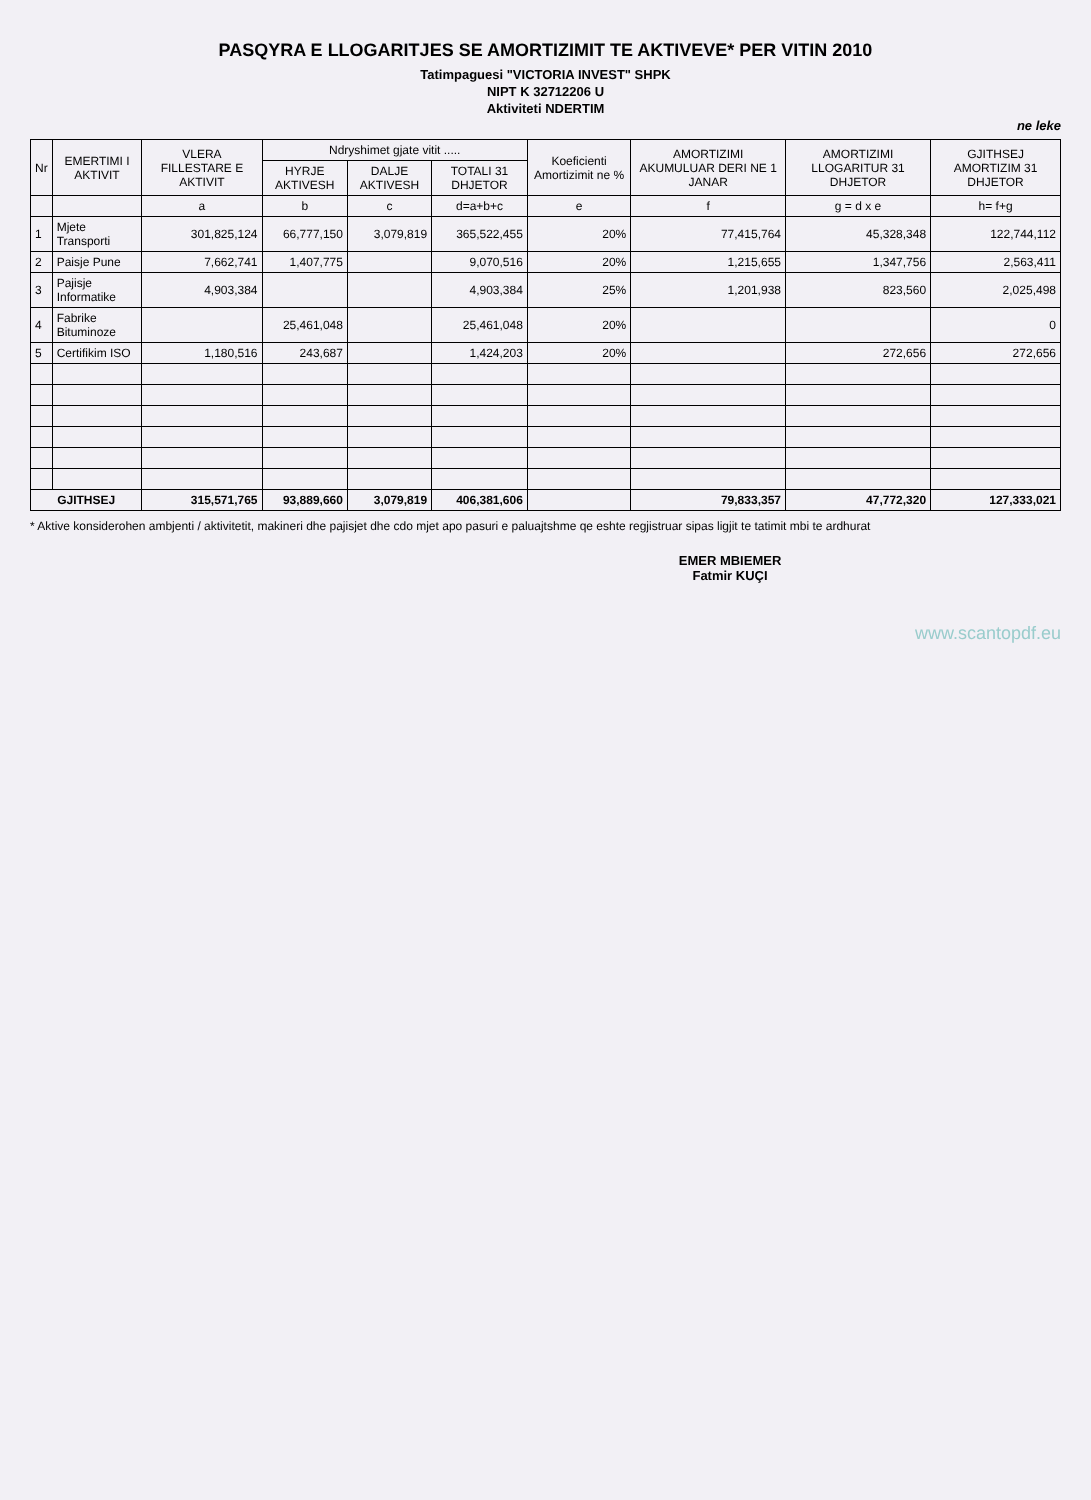PASQYRA E LLOGARITJES SE AMORTIZIMIT TE AKTIVEVE* PER VITIN 2010
Tatimpaguesi "VICTORIA INVEST" SHPK
NIPT K 32712206 U
Aktiviteti NDERTIM
ne leke
| Nr | EMERTIMI I AKTIVIT | VLERA FILLESTARE E AKTIVIT | Ndryshimet gjate vitit ..... | | | Koeficienti Amortizimit ne % | AMORTIZIMI AKUMULUAR DERI NE 1 JANAR | AMORTIZIMI LLOGARITUR 31 DHJETOR | GJITHSEJ AMORTIZIM 31 DHJETOR |
| --- | --- | --- | --- | --- | --- | --- | --- | --- | --- |
| | | | HYRJE AKTIVESH | DALJE AKTIVESH | TOTALI 31 DHJETOR | | | | |
| | | a | b | c | d=a+b+c | e | f | g = d x e | h= f+g |
| 1 | Mjete Transporti | 301,825,124 | 66,777,150 | 3,079,819 | 365,522,455 | 20% | 77,415,764 | 45,328,348 | 122,744,112 |
| 2 | Paisje Pune | 7,662,741 | 1,407,775 | | 9,070,516 | 20% | 1,215,655 | 1,347,756 | 2,563,411 |
| 3 | Pajisje Informatike | 4,903,384 | | | 4,903,384 | 25% | 1,201,938 | 823,560 | 2,025,498 |
| 4 | Fabrike Bituminoze | | 25,461,048 | | 25,461,048 | 20% | | | 0 |
| 5 | Certifikim ISO | 1,180,516 | 243,687 | | 1,424,203 | 20% | | 272,656 | 272,656 |
| GJITHSEJ | | 315,571,765 | 93,889,660 | 3,079,819 | 406,381,606 | | 79,833,357 | 47,772,320 | 127,333,021 |
* Aktive konsiderohen ambjenti / aktivitetit, makineri dhe pajisjet dhe cdo mjet apo pasuri e paluajtshme qe eshte regjistruar sipas ligjit te tatimit mbi te ardhurat
EMER MBIEMER
Fatmir KUÇI
www.scantopdf.eu